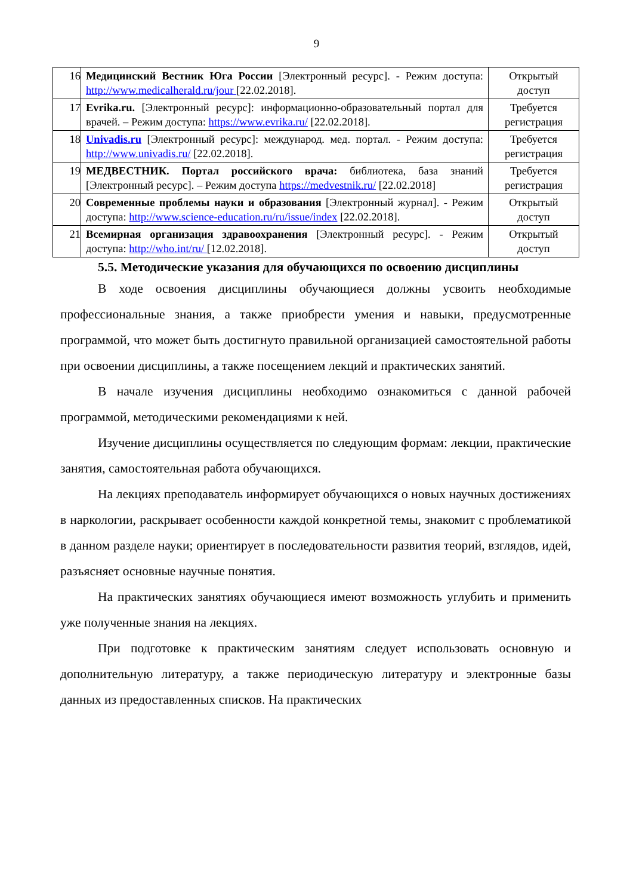9
| 16 | Медицинский Вестник Юга России [Электронный ресурс]. - Режим доступа: http://www.medicalherald.ru/jour [22.02.2018]. | Открытый доступ |
| 17 | Evrika.ru. [Электронный ресурс]: информационно-образовательный портал для врачей. – Режим доступа: https://www.evrika.ru/ [22.02.2018]. | Требуется регистрация |
| 18 | Univadis.ru [Электронный ресурс]: международ. мед. портал. - Режим доступа: http://www.univadis.ru/ [22.02.2018]. | Требуется регистрация |
| 19 | МЕДВЕСТНИК. Портал российского врача: библиотека, база знаний [Электронный ресурс]. – Режим доступа https://medvestnik.ru/ [22.02.2018] | Требуется регистрация |
| 20 | Современные проблемы науки и образования [Электронный журнал]. - Режим доступа: http://www.science-education.ru/ru/issue/index [22.02.2018]. | Открытый доступ |
| 21 | Всемирная организация здравоохранения [Электронный ресурс]. - Режим доступа: http://who.int/ru/ [12.02.2018]. | Открытый доступ |
5.5. Методические указания для обучающихся по освоению дисциплины
В ходе освоения дисциплины обучающиеся должны усвоить необходимые профессиональные знания, а также приобрести умения и навыки, предусмотренные программой, что может быть достигнуто правильной организацией самостоятельной работы при освоении дисциплины, а также посещением лекций и практических занятий.
В начале изучения дисциплины необходимо ознакомиться с данной рабочей программой, методическими рекомендациями к ней.
Изучение дисциплины осуществляется по следующим формам: лекции, практические занятия, самостоятельная работа обучающихся.
На лекциях преподаватель информирует обучающихся о новых научных достижениях в наркологии, раскрывает особенности каждой конкретной темы, знакомит с проблематикой в данном разделе науки; ориентирует в последовательности развития теорий, взглядов, идей, разъясняет основные научные понятия.
На практических занятиях обучающиеся имеют возможность углубить и применить уже полученные знания на лекциях.
При подготовке к практическим занятиям следует использовать основную и дополнительную литературу, а также периодическую литературу и электронные базы данных из предоставленных списков. На практических